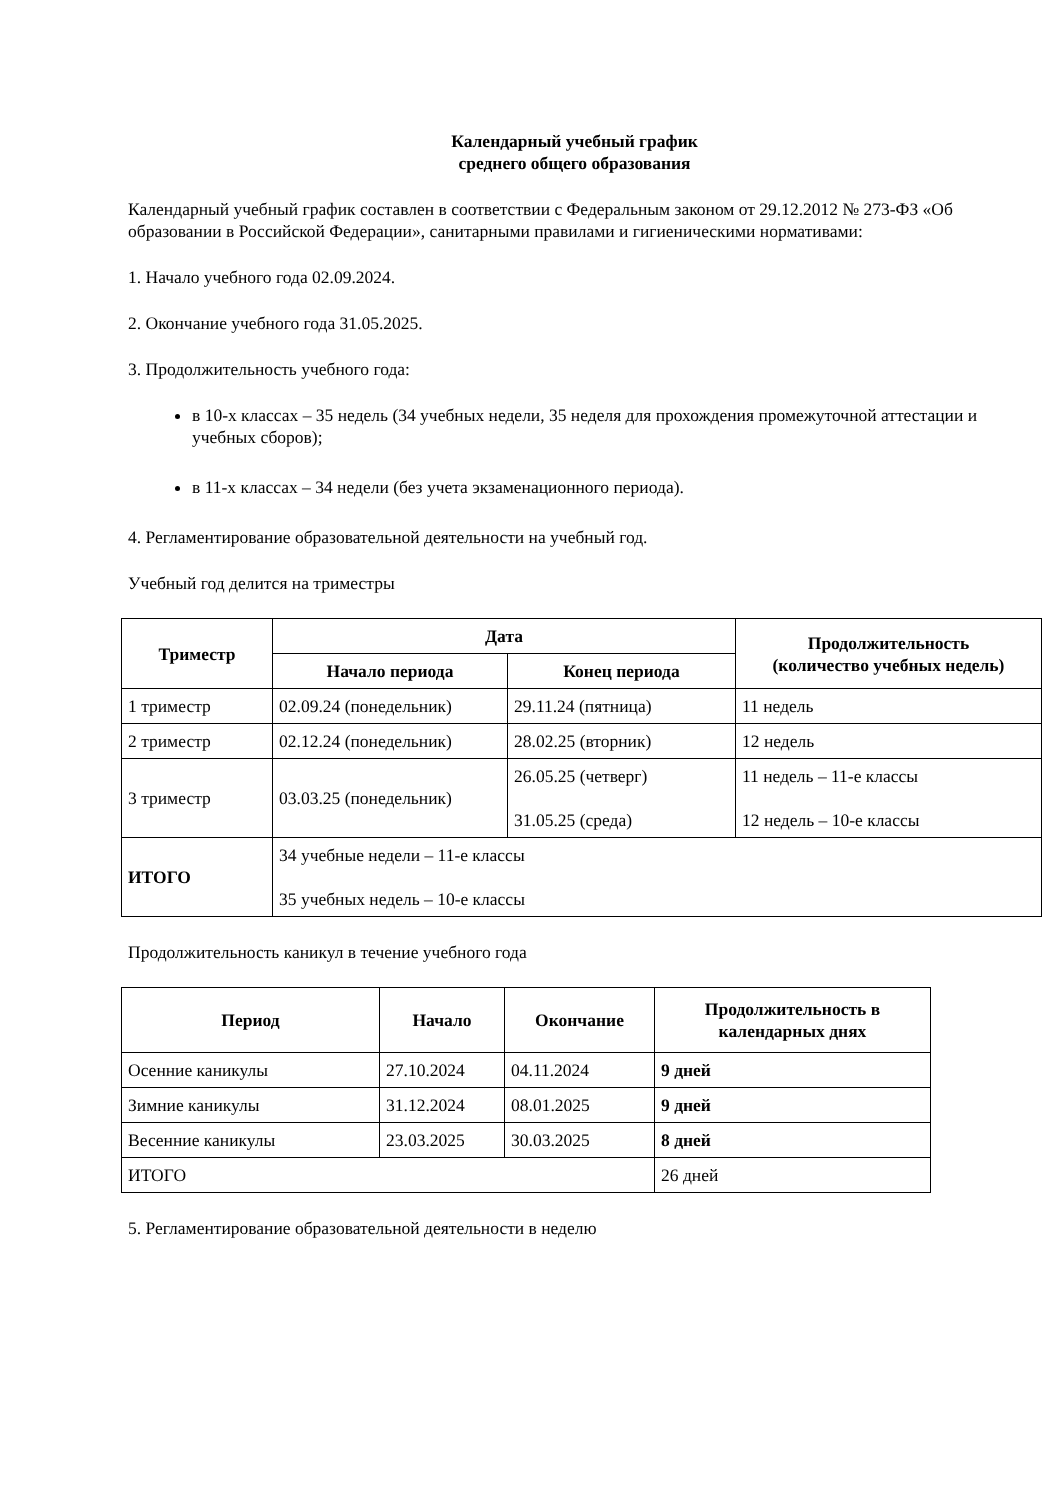Календарный учебный график
среднего общего образования
Календарный учебный график составлен в соответствии с Федеральным законом от 29.12.2012 № 273-ФЗ «Об образовании в Российской Федерации», санитарными правилами и гигиеническими нормативами:
1. Начало учебного года 02.09.2024.
2. Окончание учебного года 31.05.2025.
3. Продолжительность учебного года:
в 10-х классах – 35 недель (34 учебных недели, 35 неделя для прохождения промежуточной аттестации и учебных сборов);
в 11-х классах – 34 недели (без учета экзаменационного периода).
4. Регламентирование образовательной деятельности на учебный год.
Учебный год делится на триместры
| Триместр | Дата | | Продолжительность (количество учебных недель) |
| --- | --- | --- | --- |
| | Начало периода | Конец периода | |
| 1 триместр | 02.09.24 (понедельник) | 29.11.24 (пятница) | 11 недель |
| 2 триместр | 02.12.24 (понедельник) | 28.02.25 (вторник) | 12 недель |
| 3 триместр | 03.03.25 (понедельник) | 26.05.25 (четверг) 31.05.25 (среда) | 11 недель – 11-е классы 12 недель – 10-е классы |
| ИТОГО | 34 учебные недели – 11-е классы 35 учебных недель – 10-е классы | | |
Продолжительность каникул в течение учебного года
| Период | Начало | Окончание | Продолжительность в календарных днях |
| --- | --- | --- | --- |
| Осенние каникулы | 27.10.2024 | 04.11.2024 | 9 дней |
| Зимние каникулы | 31.12.2024 | 08.01.2025 | 9 дней |
| Весенние каникулы | 23.03.2025 | 30.03.2025 | 8 дней |
| ИТОГО | | | 26 дней |
5. Регламентирование образовательной деятельности в неделю